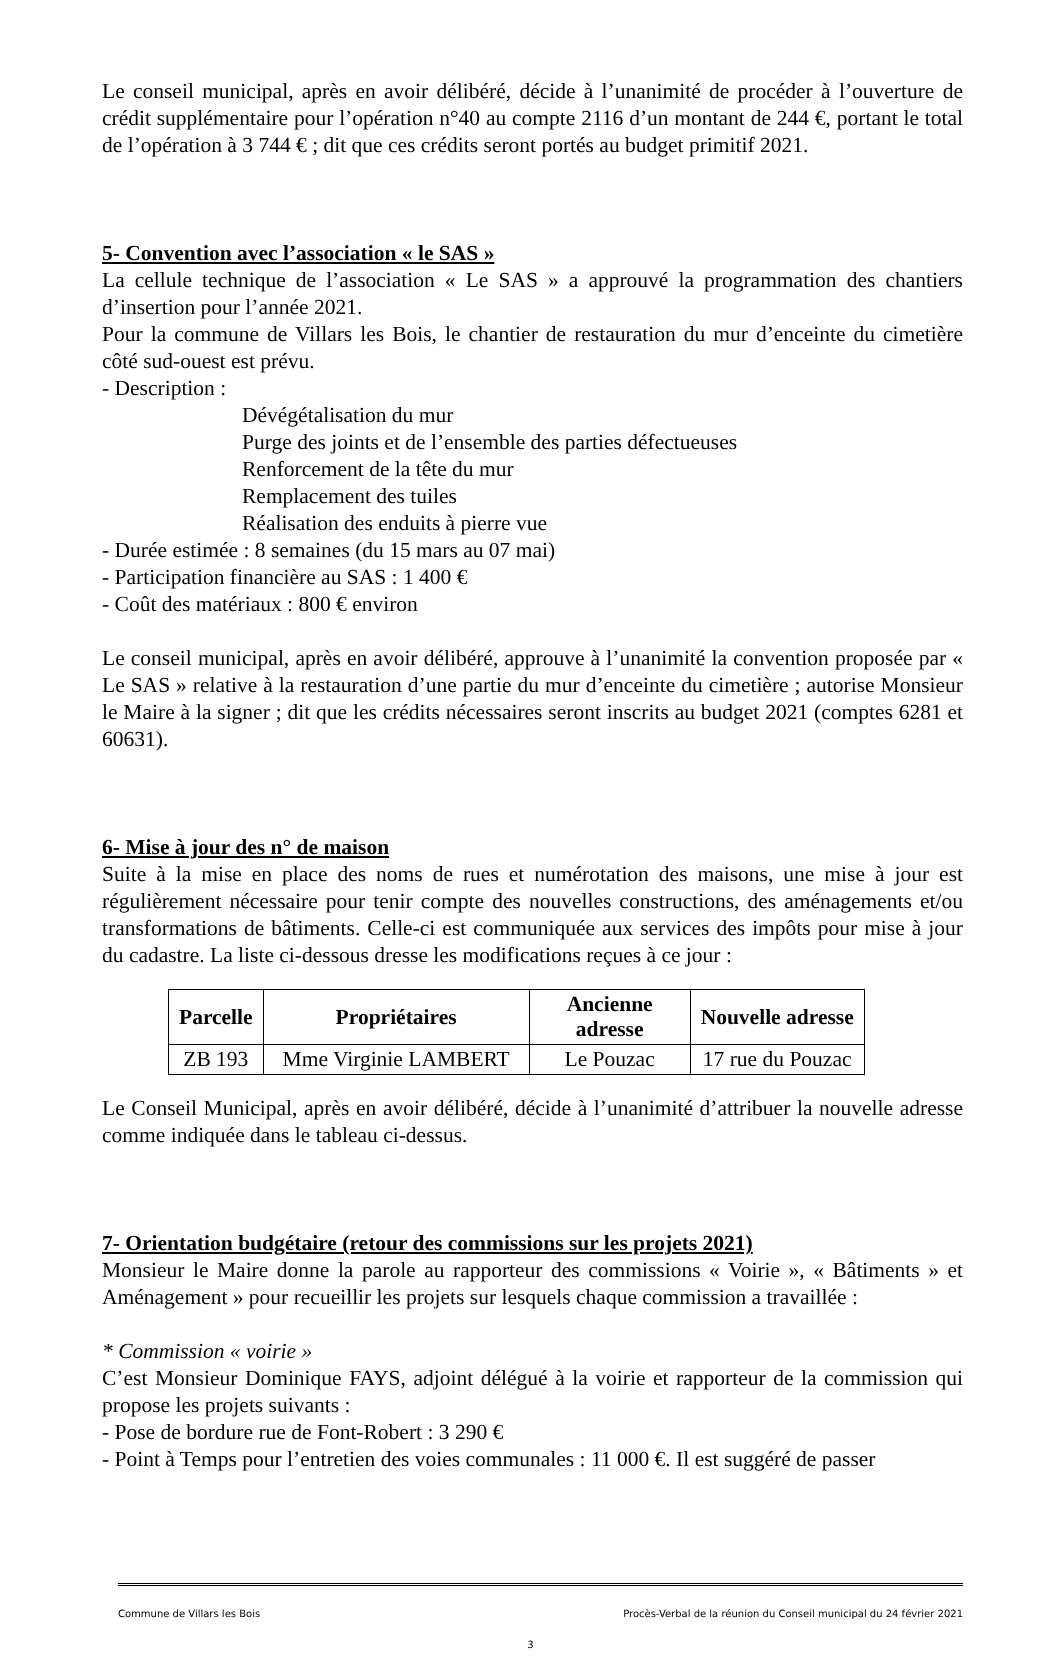Le conseil municipal, après en avoir délibéré, décide à l’unanimité de procéder à l’ouverture de crédit supplémentaire pour l’opération n°40 au compte 2116 d’un montant de 244 €, portant le total de l’opération à 3 744 € ; dit que ces crédits seront portés au budget primitif 2021.
5- Convention avec l’association « le SAS »
La cellule technique de l’association « Le SAS » a approuvé la programmation des chantiers d’insertion pour l’année 2021.
Pour la commune de Villars les Bois, le chantier de restauration du mur d’enceinte du cimetière côté sud-ouest est prévu.
- Description :
Dévégétalisation du mur
Purge des joints et de l’ensemble des parties défectueuses
Renforcement de la tête du mur
Remplacement des tuiles
Réalisation des enduits à pierre vue
- Durée estimée : 8 semaines (du 15 mars au 07 mai)
- Participation financière au SAS : 1 400 €
- Coût des matériaux : 800 € environ
Le conseil municipal, après en avoir délibéré, approuve à l’unanimité la convention proposée par « Le SAS » relative à la restauration d’une partie du mur d’enceinte du cimetière ; autorise Monsieur le Maire à la signer ; dit que les crédits nécessaires seront inscrits au budget 2021 (comptes 6281 et 60631).
6- Mise à jour des n° de maison
Suite à la mise en place des noms de rues et numérotation des maisons, une mise à jour est régulièrement nécessaire pour tenir compte des nouvelles constructions, des aménagements et/ou transformations de bâtiments. Celle-ci est communiquée aux services des impôts pour mise à jour du cadastre. La liste ci-dessous dresse les modifications reçues à ce jour :
| Parcelle | Propriétaires | Ancienne adresse | Nouvelle adresse |
| --- | --- | --- | --- |
| ZB 193 | Mme Virginie LAMBERT | Le Pouzac | 17 rue du Pouzac |
Le Conseil Municipal, après en avoir délibéré, décide à l’unanimité d’attribuer la nouvelle adresse comme indiquée dans le tableau ci-dessus.
7- Orientation budgétaire (retour des commissions sur les projets 2021)
Monsieur le Maire donne la parole au rapporteur des commissions « Voirie », « Bâtiments » et Aménagement » pour recueillir les projets sur lesquels chaque commission a travaillée :
* Commission « voirie »
C’est Monsieur Dominique FAYS, adjoint délégué à la voirie et rapporteur de la commission qui propose les projets suivants :
- Pose de bordure rue de Font-Robert : 3 290 €
- Point à Temps pour l’entretien des voies communales : 11 000 €. Il est suggéré de passer
Commune de Villars les Bois Procès-Verbal de la réunion du Conseil municipal du 24 février 2021
3